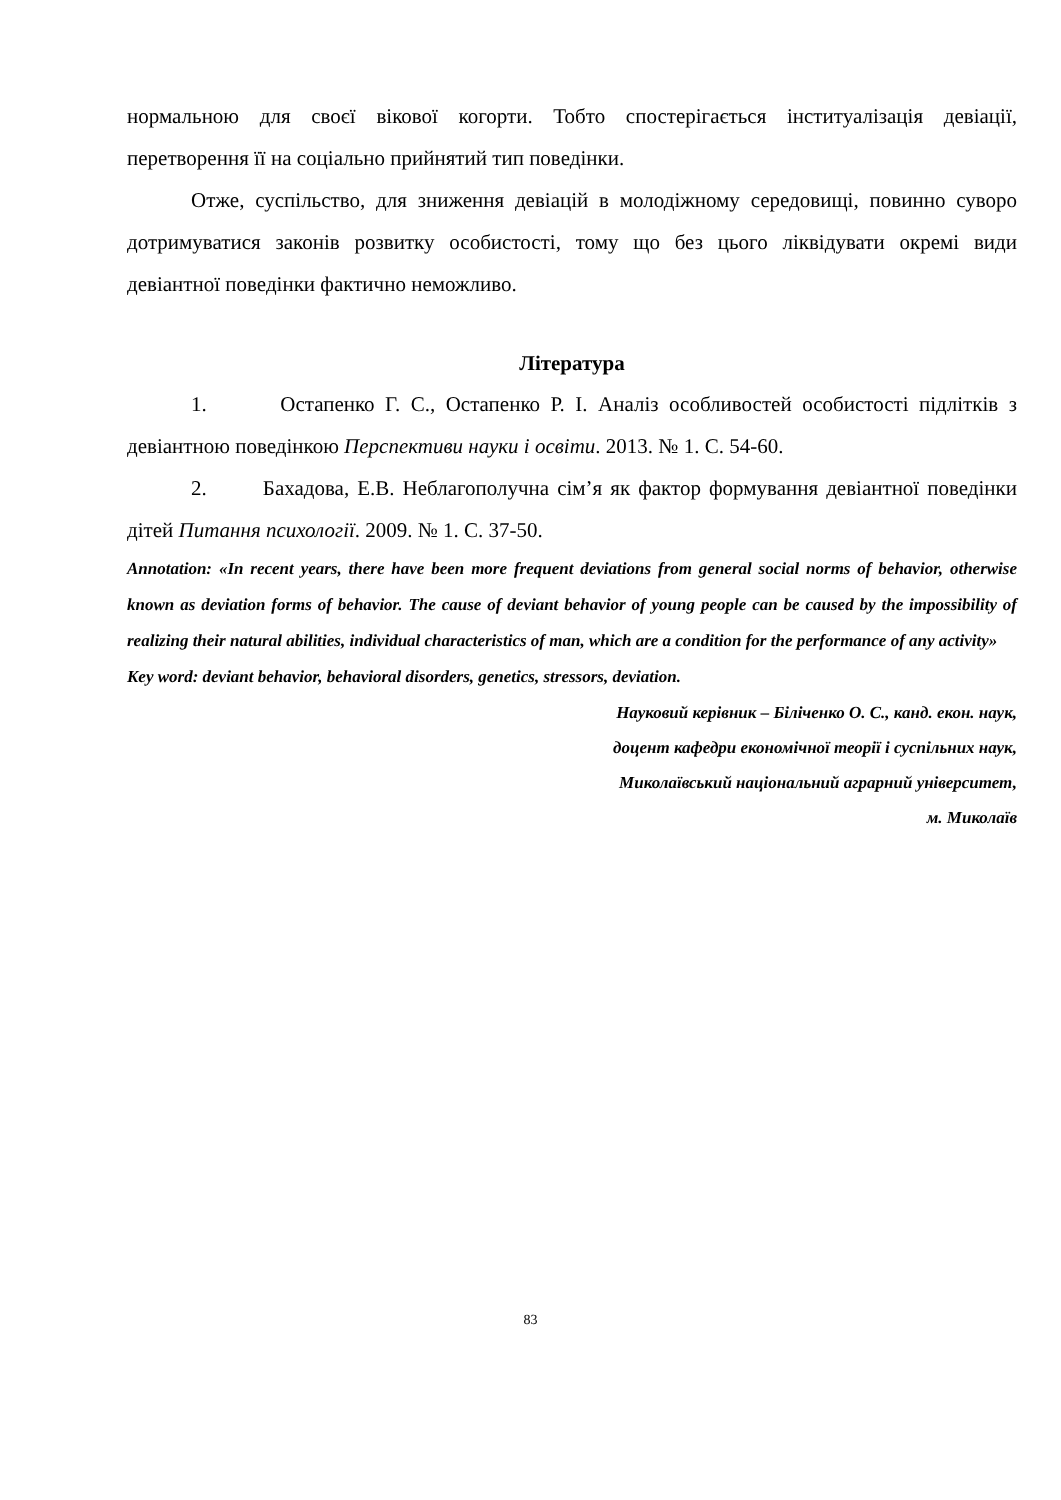нормальною для своєї вікової когорти. Тобто спостерігається інституалізація девіації, перетворення її на соціально прийнятий тип поведінки.
Отже, суспільство, для зниження девіацій в молодіжному середовищі, повинно суворо дотримуватися законів розвитку особистості, тому що без цього ліквідувати окремі види девіантної поведінки фактично неможливо.
Література
1. Остапенко Г. С., Остапенко Р. І. Аналіз особливостей особистості підлітків з девіантною поведінкою Перспективи науки і освіти. 2013. № 1. С. 54-60.
2. Бахадова, Е.В. Неблагополучна сім’я як фактор формування девіантної поведінки дітей Питання психології. 2009. № 1. С. 37-50.
Annotation: «In recent years, there have been more frequent deviations from general social norms of behavior, otherwise known as deviation forms of behavior. The cause of deviant behavior of young people can be caused by the impossibility of realizing their natural abilities, individual characteristics of man, which are a condition for the performance of any activity»
Key word: deviant behavior, behavioral disorders, genetics, stressors, deviation.
Науковий керівник – Біліченко О. С., канд. екон. наук,
доцент кафедри економічної теорії і суспільних наук,
Миколаївський національний аграрний університет,
м. Миколаїв
83